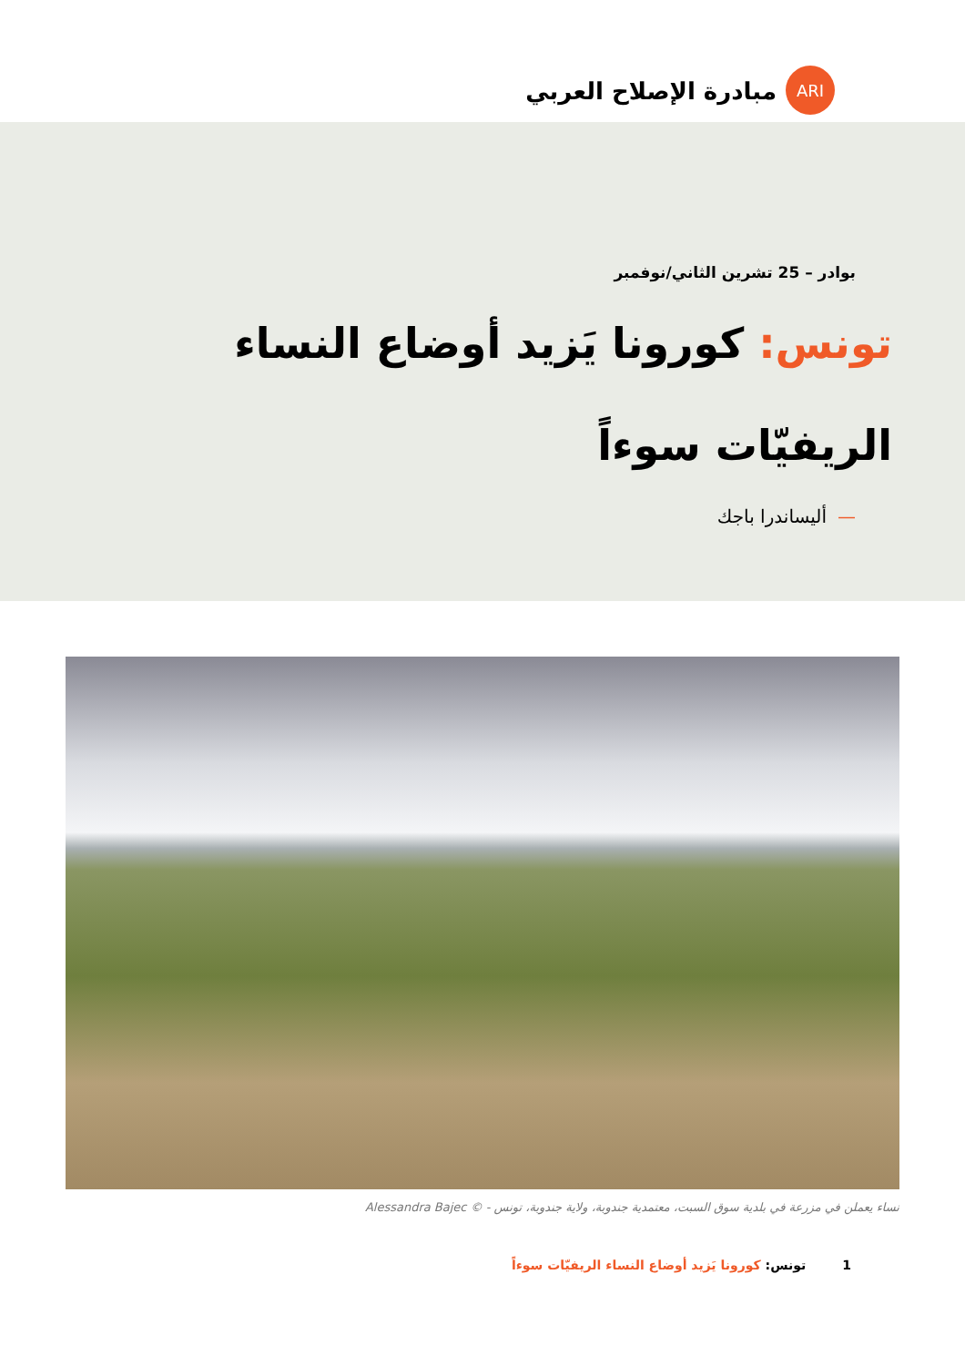ARI
مبادرة الإصلاح العربي
بوادر – 25 تشرين الثاني/نوفمبر
تونس: كورونا يَزيد أوضاع النساء الريفيّات سوءاً
—أليساندرا باجك
نساء يعملن في مزرعة في بلدية سوق السبت، معتمدية جندوبة، ولاية جندوبة، تونس - © Alessandra Bajec
1 تونس: كورونا يَزيد أوضاع النساء الريفيّات سوءاً